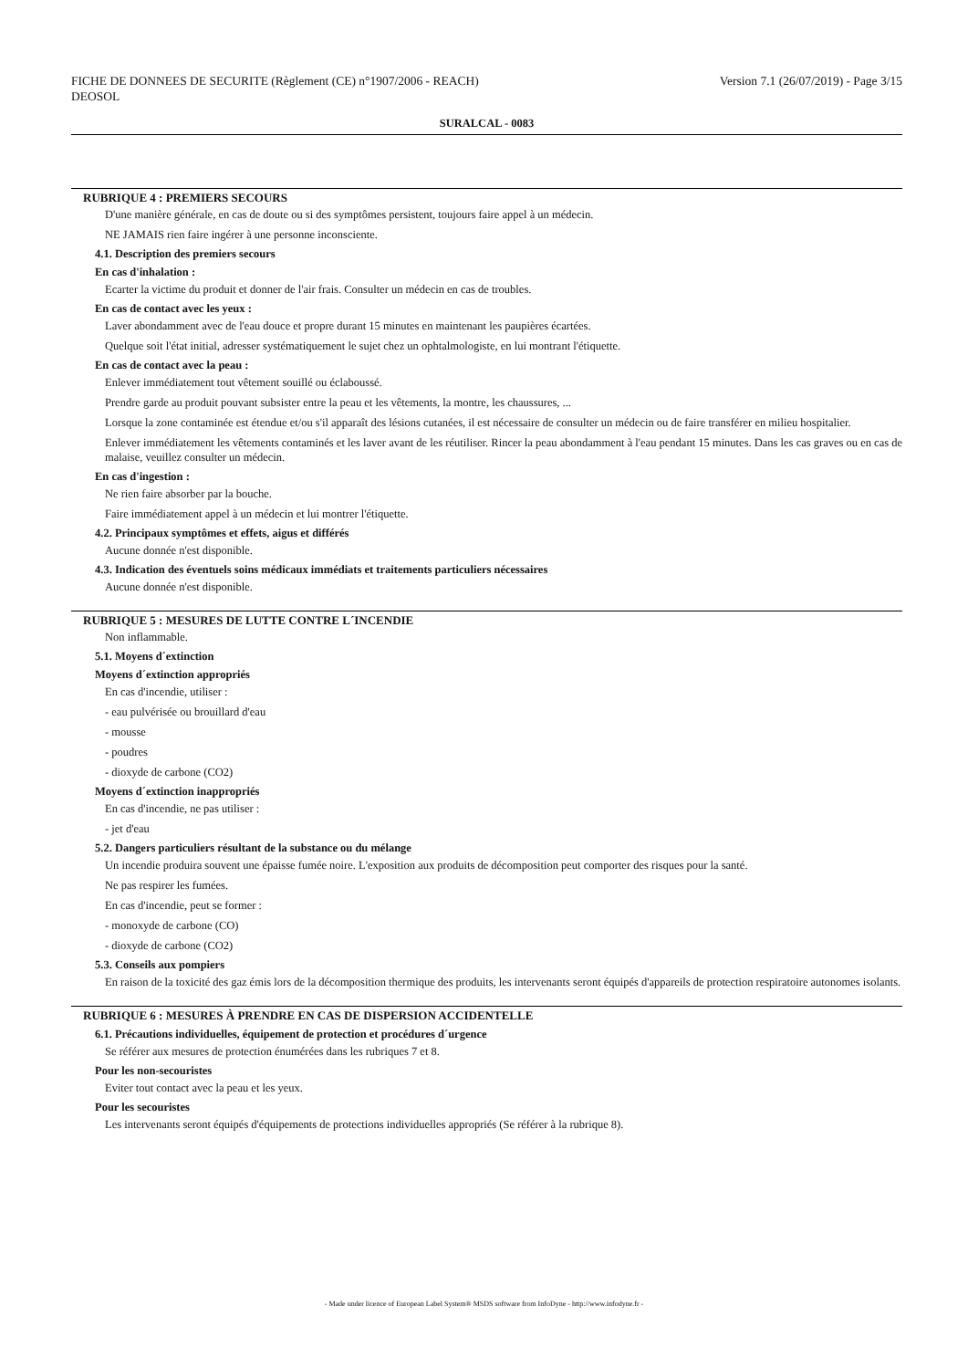FICHE DE DONNEES DE SECURITE (Règlement (CE) n°1907/2006 - REACH)
DEOSOL Version 7.1 (26/07/2019) - Page 3/15
SURALCAL - 0083
RUBRIQUE 4 : PREMIERS SECOURS
D'une manière générale, en cas de doute ou si des symptômes persistent, toujours faire appel à un médecin.
NE JAMAIS rien faire ingérer à une personne inconsciente.
4.1. Description des premiers secours
En cas d'inhalation :
Ecarter la victime du produit et donner de l'air frais. Consulter un médecin en cas de troubles.
En cas de contact avec les yeux :
Laver abondamment avec de l'eau douce et propre durant 15 minutes en maintenant les paupières écartées.
Quelque soit l'état initial, adresser systématiquement le sujet chez un ophtalmologiste, en lui montrant l'étiquette.
En cas de contact avec la peau :
Enlever immédiatement tout vêtement souillé ou éclaboussé.
Prendre garde au produit pouvant subsister entre la peau et les vêtements, la montre, les chaussures, ...
Lorsque la zone contaminée est étendue et/ou s'il apparaît des lésions cutanées, il est nécessaire de consulter un médecin ou de faire transférer en milieu hospitalier.
Enlever immédiatement les vêtements contaminés et les laver avant de les réutiliser. Rincer la peau abondamment à l'eau pendant 15 minutes. Dans les cas graves ou en cas de malaise, veuillez consulter un médecin.
En cas d'ingestion :
Ne rien faire absorber par la bouche.
Faire immédiatement appel à un médecin et lui montrer l'étiquette.
4.2. Principaux symptômes et effets, aigus et différés
Aucune donnée n'est disponible.
4.3. Indication des éventuels soins médicaux immédiats et traitements particuliers nécessaires
Aucune donnée n'est disponible.
RUBRIQUE 5 : MESURES DE LUTTE CONTRE L´INCENDIE
Non inflammable.
5.1. Moyens d´extinction
Moyens d´extinction appropriés
En cas d'incendie, utiliser :
- eau pulvérisée ou brouillard d'eau
- mousse
- poudres
- dioxyde de carbone (CO2)
Moyens d´extinction inappropriés
En cas d'incendie, ne pas utiliser :
- jet d'eau
5.2. Dangers particuliers résultant de la substance ou du mélange
Un incendie produira souvent une épaisse fumée noire. L'exposition aux produits de décomposition peut comporter des risques pour la santé.
Ne pas respirer les fumées.
En cas d'incendie, peut se former :
- monoxyde de carbone (CO)
- dioxyde de carbone (CO2)
5.3. Conseils aux pompiers
En raison de la toxicité des gaz émis lors de la décomposition thermique des produits, les intervenants seront équipés d'appareils de protection respiratoire autonomes isolants.
RUBRIQUE 6 : MESURES À PRENDRE EN CAS DE DISPERSION ACCIDENTELLE
6.1. Précautions individuelles, équipement de protection et procédures d´urgence
Se référer aux mesures de protection énumérées dans les rubriques 7 et 8.
Pour les non-secouristes
Eviter tout contact avec la peau et les yeux.
Pour les secouristes
Les intervenants seront équipés d'équipements de protections individuelles appropriés (Se référer à la rubrique 8).
- Made under licence of European Label System® MSDS software from InfoDyne - http://www.infodyne.fr -